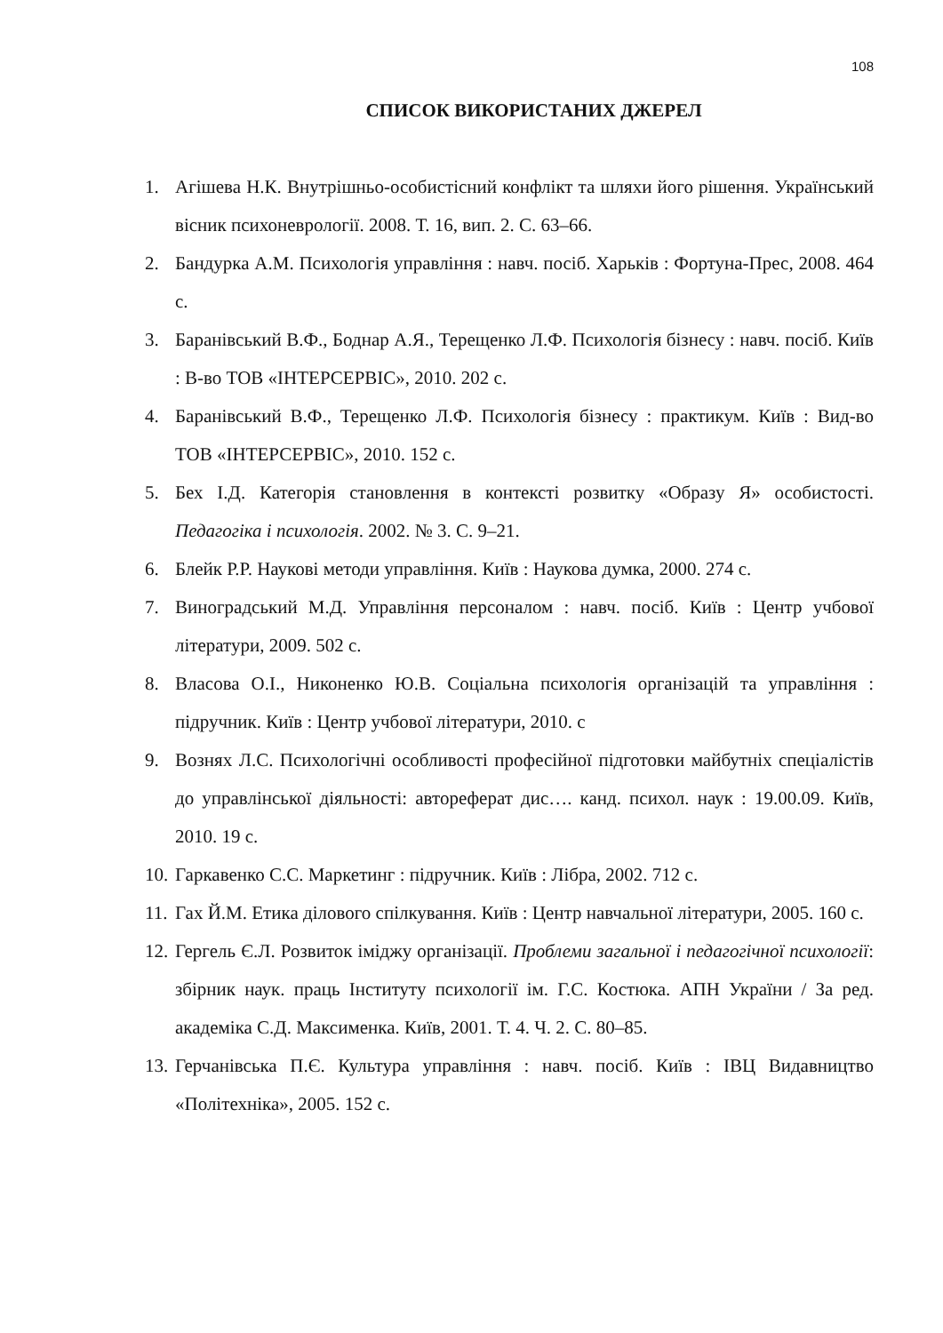108
СПИСОК ВИКОРИСТАНИХ ДЖЕРЕЛ
1. Агішева Н.К. Внутрішньо-особистісний конфлікт та шляхи його рішення. Український вісник психоневрології. 2008. Т. 16, вип. 2. С. 63–66.
2. Бандурка А.М. Психологія управління : навч. посіб. Харьків : Фортуна-Прес, 2008. 464 с.
3. Баранівський В.Ф., Боднар А.Я., Терещенко Л.Ф. Психологія бізнесу : навч. посіб. Київ : В-во ТОВ «ІНТЕРСЕРВІС», 2010. 202 с.
4. Баранівський В.Ф., Терещенко Л.Ф. Психологія бізнесу : практикум. Київ : Вид-во ТОВ «ІНТЕРСЕРВІС», 2010. 152 с.
5. Бех І.Д. Категорія становлення в контексті розвитку «Образу Я» особистості. Педагогіка і психологія. 2002. № 3. С. 9–21.
6. Блейк Р.Р. Наукові методи управління. Київ : Наукова думка, 2000. 274 с.
7. Виноградський М.Д. Управління персоналом : навч. посіб. Київ : Центр учбової літератури, 2009. 502 с.
8. Власова О.І., Никоненко Ю.В. Соціальна психологія організацій та управління : підручник. Київ : Центр учбової літератури, 2010. с
9. Вознях Л.С. Психологічні особливості професійної підготовки майбутніх спеціалістів до управлінської діяльності: автореферат дис…. канд. психол. наук : 19.00.09. Київ, 2010. 19 с.
10. Гаркавенко С.С. Маркетинг : підручник. Київ : Лібра, 2002. 712 с.
11. Гах Й.М. Етика ділового спілкування. Київ : Центр навчальної літератури, 2005. 160 с.
12. Гергель Є.Л. Розвиток іміджу організації. Проблеми загальної і педагогічної психології: збірник наук. праць Інституту психології ім. Г.С. Костюка. АПН України / За ред. академіка С.Д. Максименка. Київ, 2001. Т. 4. Ч. 2. С. 80–85.
13. Герчанівська П.Є. Культура управління : навч. посіб. Київ : ІВЦ Видавництво «Політехніка», 2005. 152 с.